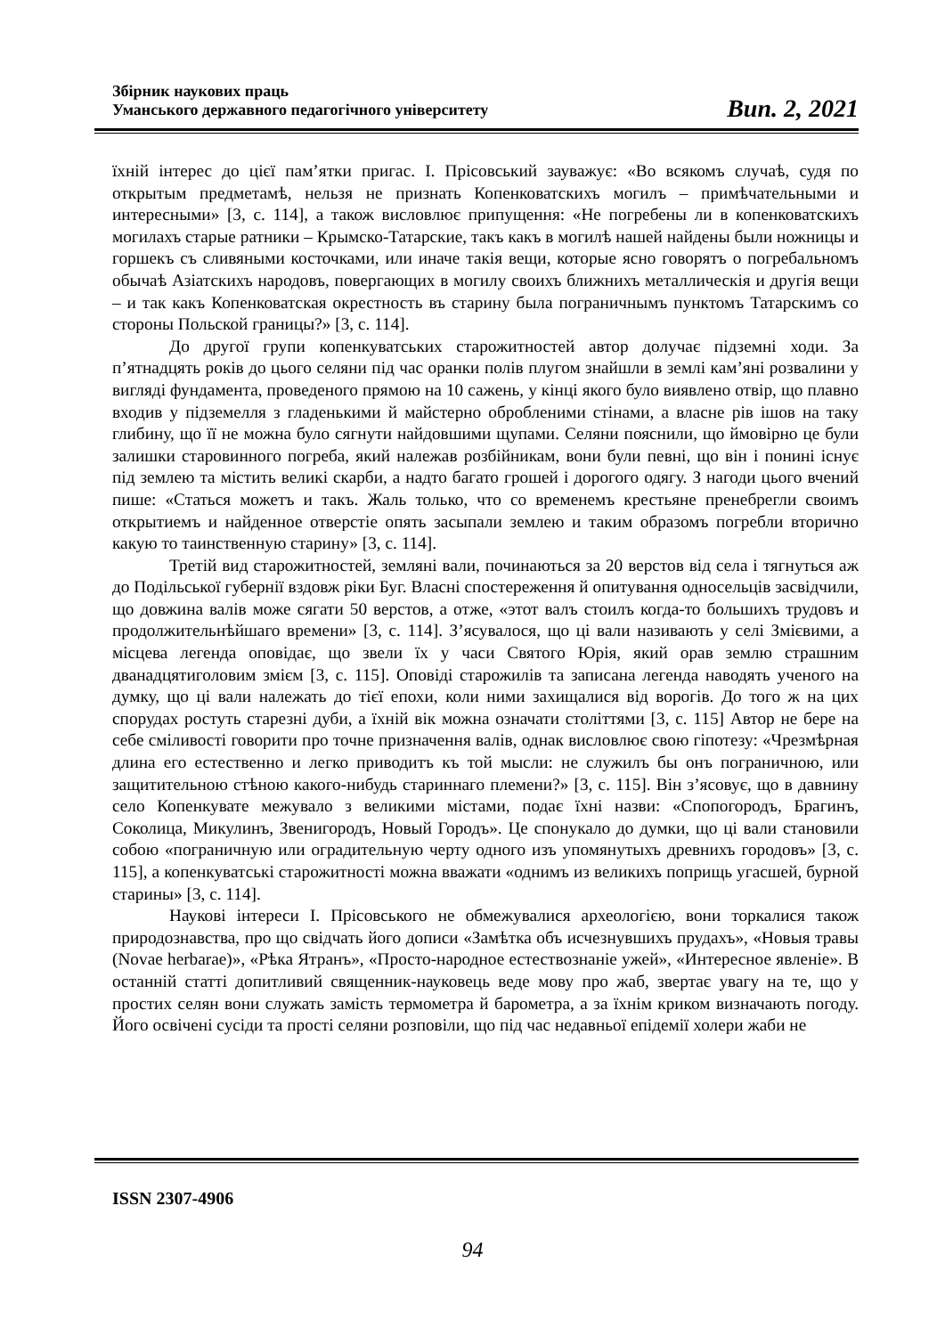Збірник наукових праць
Уманського державного педагогічного університету
Вип. 2, 2021
їхній інтерес до цієї пам’ятки пригас. І. Прісовський зауважує: «Во всякомъ случаѣ, судя по открытым предметамѣ, нельзя не признать Копенковатскихъ могилъ – примѣчательными и интересными» [3, с. 114], а також висловлює припущення: «Не погребены ли в копенковатскихъ могилахъ старые ратники – Крымско-Татарские, такъ какъ в могилѣ нашей найдены были ножницы и горшекъ съ сливяными косточками, или иначе такія вещи, которые ясно говорятъ о погребальномъ обычаѣ Азіатскихъ народовъ, повергающих в могилу своихъ ближнихъ металлическія и другія вещи – и так какъ Копенковатская окрестность въ старину была пограничнымъ пунктомъ Татарскимъ со стороны Польской границы?» [3, с. 114].
До другої групи копенкуватських старожитностей автор долучає підземні ходи. За п’ятнадцять років до цього селяни під час оранки полів плугом знайшли в землі кам’яні розвалини у вигляді фундамента, проведеного прямою на 10 сажень, у кінці якого було виявлено отвір, що плавно входив у підземелля з гладенькими й майстерно обробленими стінами, а власне рів ішов на таку глибину, що її не можна було сягнути найдовшими щупами. Селяни пояснили, що ймовірно це були залишки старовинного погреба, який належав розбійникам, вони були певні, що він і понині існує під землею та містить великі скарби, а надто багато грошей і дорогого одягу. З нагоди цього вчений пише: «Статься можетъ и такъ. Жаль только, что со временемъ крестьяне пренебрегли своимъ открытиемъ и найденное отверстіе опять засыпали землею и таким образомъ погребли вторично какую то таинственную старину» [3, с. 114].
Третій вид старожитностей, земляні вали, починаються за 20 верстов від села і тягнуться аж до Подільської губернії вздовж ріки Буг. Власні спостереження й опитування односельців засвідчили, що довжина валів може сягати 50 верстов, а отже, «этот валъ стоилъ когда-то большихъ трудовъ и продолжительнѣйшаго времени» [3, с. 114]. З’ясувалося, що ці вали називають у селі Змієвими, а місцева легенда оповідає, що звели їх у часи Святого Юрія, який орав землю страшним дванадцятиголовим змієм [3, с. 115]. Оповіді старожилів та записана легенда наводять ученого на думку, що ці вали належать до тієї епохи, коли ними захищалися від ворогів. До того ж на цих спорудах ростуть старезні дуби, а їхній вік можна означати століттями [3, с. 115] Автор не бере на себе сміливості говорити про точне призначення валів, однак висловлює свою гіпотезу: «Чрезмѣрная длина его естественно и легко приводитъ къ той мысли: не служилъ бы онъ пограничною, или защитительною стѣною какого-нибудь стариннаго племени?» [3, с. 115]. Він з’ясовує, що в давнину село Копенкувате межувало з великими містами, подає їхні назви: «Спопогородъ, Брагинъ, Соколица, Микулинъ, Звенигородъ, Новый Городъ». Це спонукало до думки, що ці вали становили собою «пограничную или оградительную черту одного изъ упомянутыхъ древнихъ городовъ» [3, с. 115], а копенкуватські старожитності можна вважати «однимъ из великихъ поприщь угасшей, бурной старины» [3, с. 114].
Наукові інтереси І. Прісовського не обмежувалися археологією, вони торкалися також природознавства, про що свідчать його дописи «Замѣтка объ исчезнувшихъ прудахъ», «Новыя травы (Novae herbarae)», «Рѣка Ятранъ», «Просто-народное естествознаніе ужей», «Интересное явленіе». В останній статті допитливий священник-науковець веде мову про жаб, звертає увагу на те, що у простих селян вони служать замість термометра й барометра, а за їхнім криком визначають погоду. Його освічені сусіди та прості селяни розповіли, що під час недавньої епідемії холери жаби не
ISSN 2307-4906
94